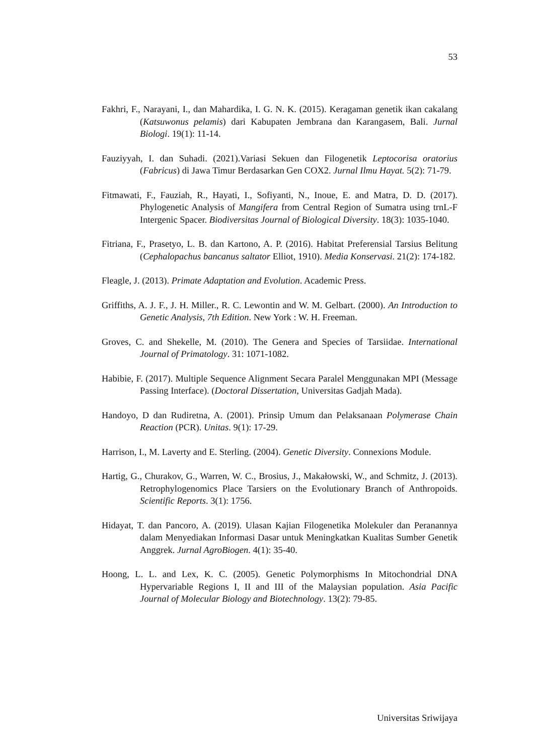53
Fakhri, F., Narayani, I., dan Mahardika, I. G. N. K. (2015). Keragaman genetik ikan cakalang (Katsuwonus pelamis) dari Kabupaten Jembrana dan Karangasem, Bali. Jurnal Biologi. 19(1): 11-14.
Fauziyyah, I. dan Suhadi. (2021).Variasi Sekuen dan Filogenetik Leptocorisa oratorius (Fabricus) di Jawa Timur Berdasarkan Gen COX2. Jurnal Ilmu Hayat. 5(2): 71-79.
Fitmawati, F., Fauziah, R., Hayati, I., Sofiyanti, N., Inoue, E. and Matra, D. D. (2017). Phylogenetic Analysis of Mangifera from Central Region of Sumatra using trnL-F Intergenic Spacer. Biodiversitas Journal of Biological Diversity. 18(3): 1035-1040.
Fitriana, F., Prasetyo, L. B. dan Kartono, A. P. (2016). Habitat Preferensial Tarsius Belitung (Cephalopachus bancanus saltator Elliot, 1910). Media Konservasi. 21(2): 174-182.
Fleagle, J. (2013). Primate Adaptation and Evolution. Academic Press.
Griffiths, A. J. F., J. H. Miller., R. C. Lewontin and W. M. Gelbart. (2000). An Introduction to Genetic Analysis, 7th Edition. New York : W. H. Freeman.
Groves, C. and Shekelle, M. (2010). The Genera and Species of Tarsiidae. International Journal of Primatology. 31: 1071-1082.
Habibie, F. (2017). Multiple Sequence Alignment Secara Paralel Menggunakan MPI (Message Passing Interface). (Doctoral Dissertation, Universitas Gadjah Mada).
Handoyo, D dan Rudiretna, A. (2001). Prinsip Umum dan Pelaksanaan Polymerase Chain Reaction (PCR). Unitas. 9(1): 17-29.
Harrison, I., M. Laverty and E. Sterling. (2004). Genetic Diversity. Connexions Module.
Hartig, G., Churakov, G., Warren, W. C., Brosius, J., Makałowski, W., and Schmitz, J. (2013). Retrophylogenomics Place Tarsiers on the Evolutionary Branch of Anthropoids. Scientific Reports. 3(1): 1756.
Hidayat, T. dan Pancoro, A. (2019). Ulasan Kajian Filogenetika Molekuler dan Peranannya dalam Menyediakan Informasi Dasar untuk Meningkatkan Kualitas Sumber Genetik Anggrek. Jurnal AgroBiogen. 4(1): 35-40.
Hoong, L. L. and Lex, K. C. (2005). Genetic Polymorphisms In Mitochondrial DNA Hypervariable Regions I, II and III of the Malaysian population. Asia Pacific Journal of Molecular Biology and Biotechnology. 13(2): 79-85.
Universitas Sriwijaya